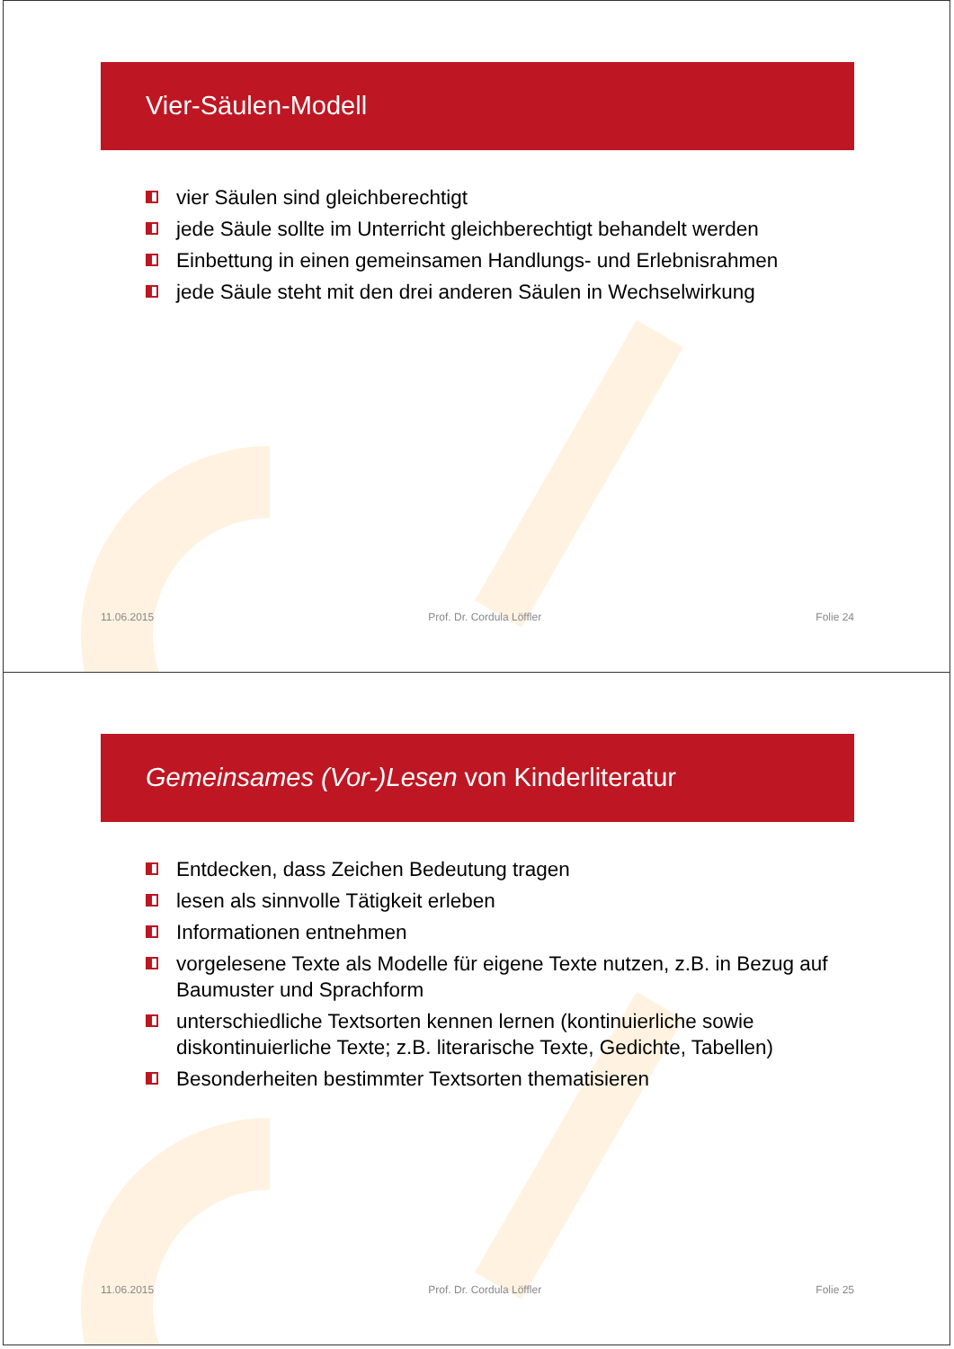Vier-Säulen-Modell
vier Säulen sind gleichberechtigt
jede Säule sollte im Unterricht gleichberechtigt behandelt werden
Einbettung in einen gemeinsamen Handlungs- und Erlebnisrahmen
jede Säule steht mit den drei anderen Säulen in Wechselwirkung
11.06.2015 Prof. Dr. Cordula Löffler Folie 24
Gemeinsames (Vor-)Lesen von Kinderliteratur
Entdecken, dass Zeichen Bedeutung tragen
lesen als sinnvolle Tätigkeit erleben
Informationen entnehmen
vorgelesene Texte als Modelle für eigene Texte nutzen, z.B. in Bezug auf Baumuster und Sprachform
unterschiedliche Textsorten kennen lernen (kontinuierliche sowie diskontinuierliche Texte; z.B. literarische Texte, Gedichte, Tabellen)
Besonderheiten bestimmter Textsorten thematisieren
11.06.2015 Prof. Dr. Cordula Löffler Folie 25